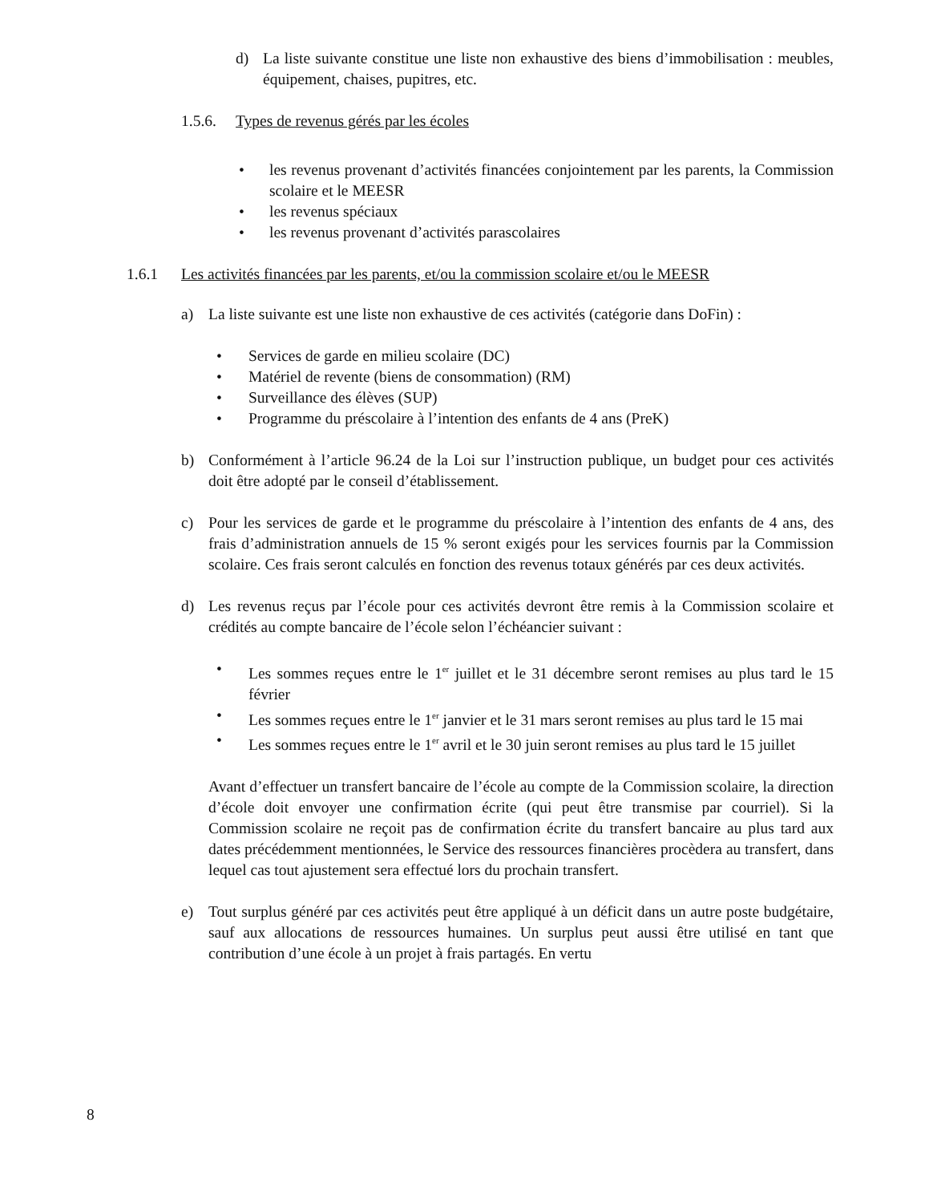d) La liste suivante constitue une liste non exhaustive des biens d’immobilisation : meubles, équipement, chaises, pupitres, etc.
1.5.6. Types de revenus gérés par les écoles
• les revenus provenant d’activités financées conjointement par les parents, la Commission scolaire et le MEESR
• les revenus spéciaux
• les revenus provenant d’activités parascolaires
1.6.1 Les activités financées par les parents, et/ou la commission scolaire et/ou le MEESR
a) La liste suivante est une liste non exhaustive de ces activités (catégorie dans DoFin) :
• Services de garde en milieu scolaire (DC)
• Matériel de revente (biens de consommation) (RM)
• Surveillance des élèves (SUP)
• Programme du préscolaire à l’intention des enfants de 4 ans (PreK)
b) Conformément à l’article 96.24 de la Loi sur l’instruction publique, un budget pour ces activités doit être adopté par le conseil d’établissement.
c) Pour les services de garde et le programme du préscolaire à l’intention des enfants de 4 ans, des frais d’administration annuels de 15 % seront exigés pour les services fournis par la Commission scolaire. Ces frais seront calculés en fonction des revenus totaux générés par ces deux activités.
d) Les revenus reçus par l’école pour ces activités devront être remis à la Commission scolaire et crédités au compte bancaire de l’école selon l’échéancier suivant :
• Les sommes reçues entre le 1<sup>er</sup> juillet et le 31 décembre seront remises au plus tard le 15 février
• Les sommes reçues entre le 1<sup>er</sup> janvier et le 31 mars seront remises au plus tard le 15 mai
• Les sommes reçues entre le 1<sup>er</sup> avril et le 30 juin seront remises au plus tard le 15 juillet
Avant d’effectuer un transfert bancaire de l’école au compte de la Commission scolaire, la direction d’école doit envoyer une confirmation écrite (qui peut être transmise par courriel). Si la Commission scolaire ne reçoit pas de confirmation écrite du transfert bancaire au plus tard aux dates précédemment mentionnées, le Service des ressources financières procèdera au transfert, dans lequel cas tout ajustement sera effectué lors du prochain transfert.
e) Tout surplus généré par ces activités peut être appliqué à un déficit dans un autre poste budgétaire, sauf aux allocations de ressources humaines. Un surplus peut aussi être utilisé en tant que contribution d’une école à un projet à frais partagés. En vertu
8